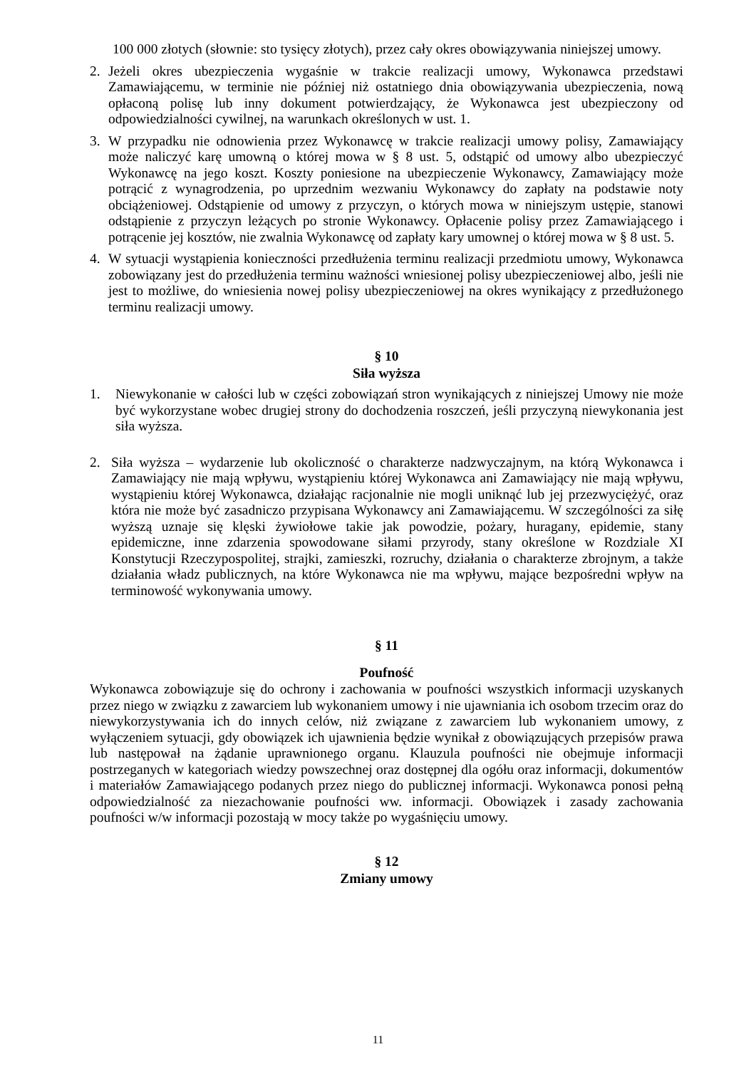100 000 złotych (słownie: sto tysięcy złotych), przez cały okres obowiązywania niniejszej umowy.
2. Jeżeli okres ubezpieczenia wygaśnie w trakcie realizacji umowy, Wykonawca przedstawi Zamawiającemu, w terminie nie później niż ostatniego dnia obowiązywania ubezpieczenia, nową opłaconą polisę lub inny dokument potwierdzający, że Wykonawca jest ubezpieczony od odpowiedzialności cywilnej, na warunkach określonych w ust. 1.
3. W przypadku nie odnowienia przez Wykonawcę w trakcie realizacji umowy polisy, Zamawiający może naliczyć karę umowną o której mowa w § 8 ust. 5, odstąpić od umowy albo ubezpieczyć Wykonawcę na jego koszt. Koszty poniesione na ubezpieczenie Wykonawcy, Zamawiający może potrącić z wynagrodzenia, po uprzednim wezwaniu Wykonawcy do zapłaty na podstawie noty obciążeniowej. Odstąpienie od umowy z przyczyn, o których mowa w niniejszym ustępie, stanowi odstąpienie z przyczyn leżących po stronie Wykonawcy. Opłacenie polisy przez Zamawiającego i potrącenie jej kosztów, nie zwalnia Wykonawcę od zapłaty kary umownej o której mowa w § 8 ust. 5.
4. W sytuacji wystąpienia konieczności przedłużenia terminu realizacji przedmiotu umowy, Wykonawca zobowiązany jest do przedłużenia terminu ważności wniesionej polisy ubezpieczeniowej albo, jeśli nie jest to możliwe, do wniesienia nowej polisy ubezpieczeniowej na okres wynikający z przedłużonego terminu realizacji umowy.
§ 10
Siła wyższa
1. Niewykonanie w całości lub w części zobowiązań stron wynikających z niniejszej Umowy nie może być wykorzystane wobec drugiej strony do dochodzenia roszczeń, jeśli przyczyną niewykonania jest siła wyższa.
2. Siła wyższa – wydarzenie lub okoliczność o charakterze nadzwyczajnym, na którą Wykonawca i Zamawiający nie mają wpływu, wystąpieniu której Wykonawca ani Zamawiający nie mają wpływu, wystąpieniu której Wykonawca, działając racjonalnie nie mogli uniknąć lub jej przezwyciężyć, oraz która nie może być zasadniczo przypisana Wykonawcy ani Zamawiającemu. W szczególności za siłę wyższą uznaje się klęski żywiołowe takie jak powodzie, pożary, huragany, epidemie, stany epidemiczne, inne zdarzenia spowodowane siłami przyrody, stany określone w Rozdziale XI Konstytucji Rzeczypospolitej, strajki, zamieszki, rozruchy, działania o charakterze zbrojnym, a także działania władz publicznych, na które Wykonawca nie ma wpływu, mające bezpośredni wpływ na terminowość wykonywania umowy.
§ 11
Poufność
Wykonawca zobowiązuje się do ochrony i zachowania w poufności wszystkich informacji uzyskanych przez niego w związku z zawarciem lub wykonaniem umowy i nie ujawniania ich osobom trzecim oraz do niewykorzystywania ich do innych celów, niż związane z zawarciem lub wykonaniem umowy, z wyłączeniem sytuacji, gdy obowiązek ich ujawnienia będzie wynikał z obowiązujących przepisów prawa lub następował na żądanie uprawnionego organu. Klauzula poufności nie obejmuje informacji postrzeganych w kategoriach wiedzy powszechnej oraz dostępnej dla ogółu oraz informacji, dokumentów i materiałów Zamawiającego podanych przez niego do publicznej informacji. Wykonawca ponosi pełną odpowiedzialność za niezachowanie poufności ww. informacji. Obowiązek i zasady zachowania poufności w/w informacji pozostają w mocy także po wygaśnięciu umowy.
§ 12
Zmiany umowy
11